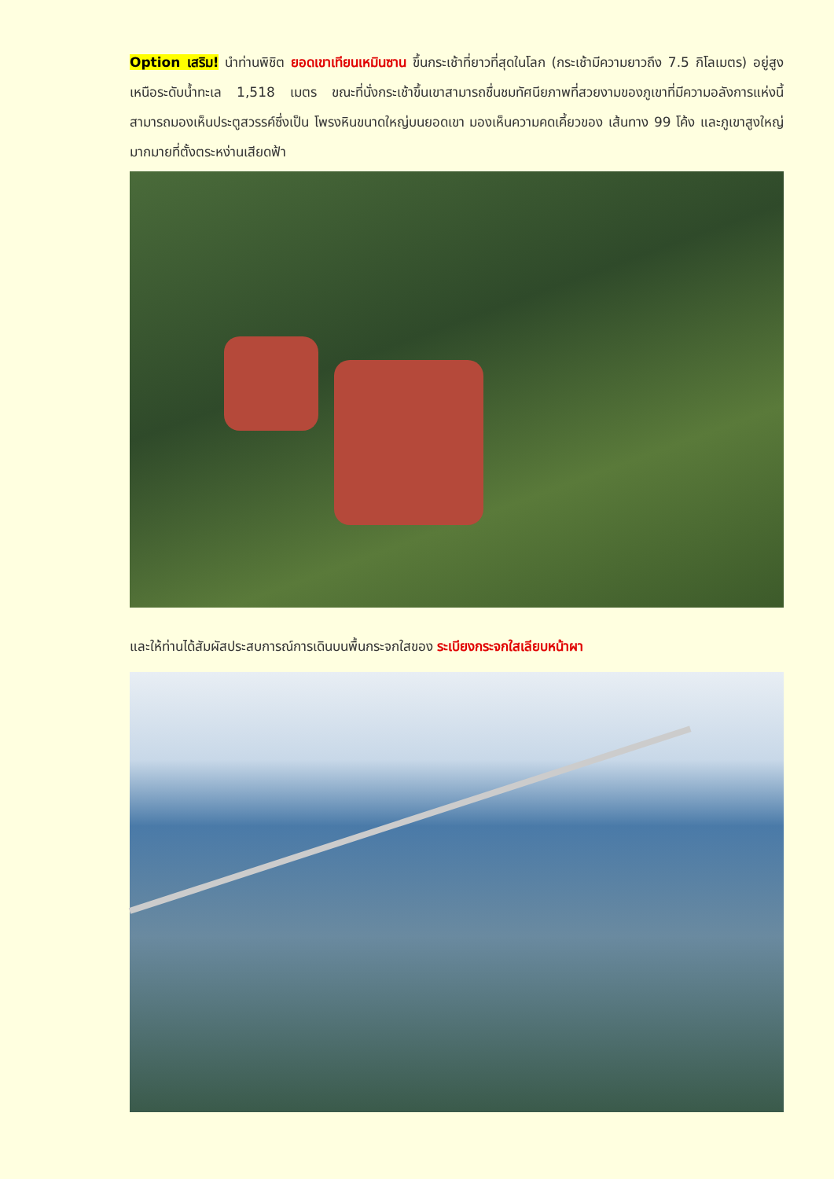Option เสริม! นำท่านพิชิต ยอดเขาเทียนเหมินซาน ขึ้นกระเช้าที่ยาวที่สุดในโลก (กระเช้ามีความยาวถึง 7.5 กิโลเมตร) อยู่สูงเหนือระดับน้ำทะเล 1,518 เมตร ขณะที่นั่งกระเช้าขึ้นเขาสามารถชื่นชมทัศนียภาพที่สวยงามของภูเขาที่มีความอลังการแห่งนี้ สามารถมองเห็นประตูสวรรค์ซึ่งเป็น โพรงหินขนาดใหญ่บนยอดเขา มองเห็นความคดเคี้ยวของ เส้นทาง 99 โค้ง และภูเขาสูงใหญ่มากมายที่ตั้งตระหง่านเสียดฟ้า
และให้ท่านได้สัมผัสประสบการณ์การเดินบนพื้นกระจกใสของ ระเบียงกระจกใสเลียบหน้าผา